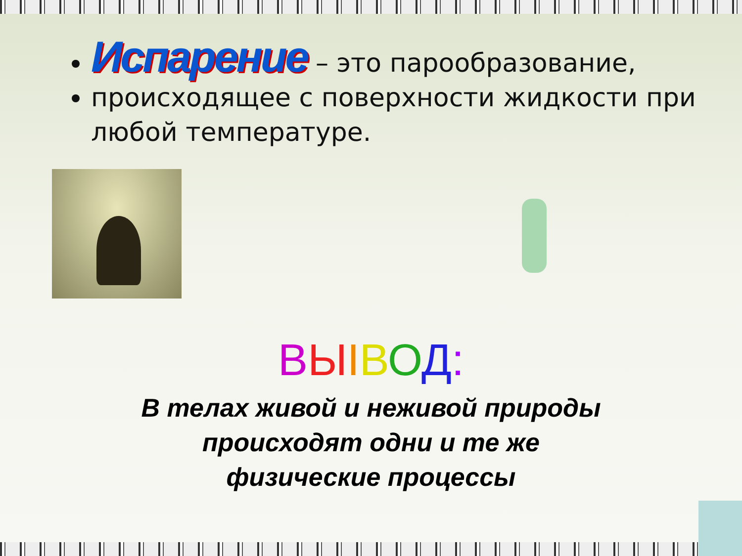Испарение – это парообразование,
происходящее с поверхности жидкости при любой температуре.
ВЫІВОД:
В телах живой и неживой природы
происходят одни и те же
физические процессы